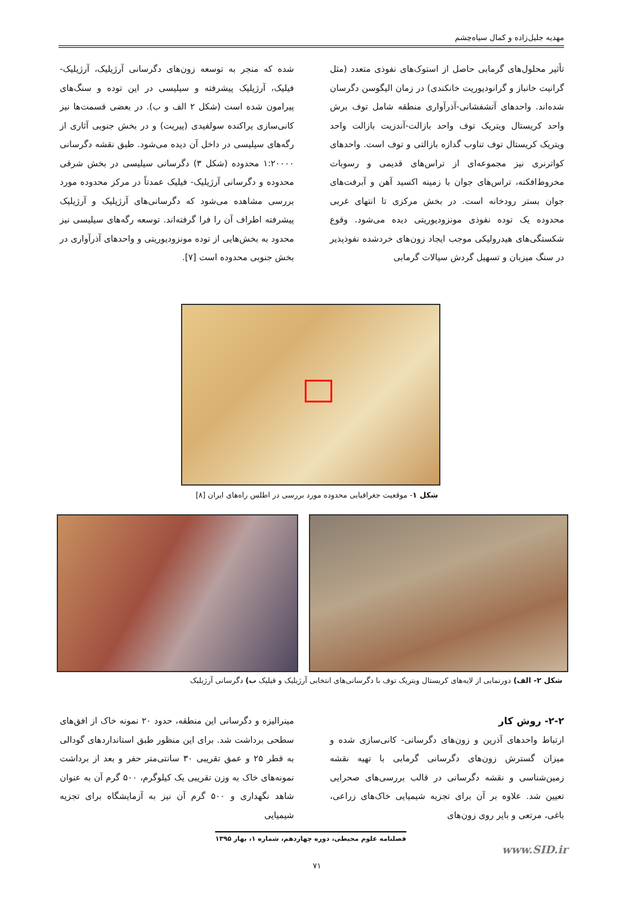مهدیه جلیل‌زاده و کمال سیاه‌چشم
تأثیر محلول‌های گرمابی حاصل از استوک‌های نفوذی متعدد (مثل گرانیت خانباز و گرانودیوریت خانکندی) در زمان الیگوسن دگرسان شده‌اند. واحدهای آتشفشانی-آذرآواری منطقه شامل توف برش واحد کریستال ویتریک توف واحد بازالت-آندزیت بازالت واحد ویتریک کریستال توف تناوب گدازه بازالتی و توف است. واحدهای کواترنری نیز مجموعه‌ای از تراس‌های قدیمی و رسوبات مخروط‌افکنه، تراس‌های جوان با زمینه اکسید آهن و آبرفت‌های جوان بستر رودخانه است. در بخش مرکزی تا انتهای غربی محدوده یک توده نفوذی مونزودیوریتی دیده می‌شود. وقوع شکستگی‌های هیدرولیکی موجب ایجاد زون‌های خردشده نفوذپذیر در سنگ میزبان و تسهیل گردش سیالات گرمابی
شده که منجر به توسعه زون‌های دگرسانی آرژیلیک، آرژیلیک-فیلیک، آرژیلیک پیشرفته و سیلیسی در این توده و سنگ‌های پیرامون شده است (شکل ۲ الف و ب). در بعضی قسمت‌ها نیز کانی‌سازی پراکنده سولفیدی (پیریت) و در بخش جنوبی آثاری از رگه‌های سیلیسی در داخل آن دیده می‌شود. طبق نقشه دگرسانی ۱:۲۰۰۰۰ محدوده (شکل ۳) دگرسانی سیلیسی در بخش شرقی محدوده و دگرسانی آرژیلیک- فیلیک عمدتاً در مرکز محدوده مورد بررسی مشاهده می‌شود که دگرسانی‌های آرژیلیک و آرژیلیک پیشرفته اطراف آن را فرا گرفته‌اند. توسعه رگه‌های سیلیسی نیز محدود به بخش‌هایی از توده مونزودیوریتی و واحدهای آذرآواری در بخش جنوبی محدوده است [۷].
شکل ۱- موقعیت جغرافیایی محدوده مورد بررسی در اطلس راه‌های ایران [۸]
شکل ۲- الف) دورنمایی از لایه‌های کریستال ویتریک توف با دگرسانی‌های انتخابی آرژیلیک و فیلیک ب) دگرسانی آرژیلیک
۲-۲- روش کار
ارتباط واحدهای آذرین و زون‌های دگرسانی- کانی‌سازی شده و میزان گسترش زون‌های دگرسانی گرمابی با تهیه نقشه زمین‌شناسی و نقشه دگرسانی در قالب بررسی‌های صحرایی تعیین شد. علاوه بر آن برای تجزیه شیمیایی خاک‌های زراعی، باغی، مرتعی و بایر روی زون‌های
مینرالیزه و دگرسانی این منطقه، حدود ۲۰ نمونه خاک از افق‌های سطحی برداشت شد. برای این منظور طبق استانداردهای گودالی به قطر ۲۵ و عمق تقریبی ۳۰ سانتی‌متر حفر و بعد از برداشت نمونه‌های خاک به وزن تقریبی یک کیلوگرم، ۵۰۰ گرم آن به عنوان شاهد نگهداری و ۵۰۰ گرم آن نیز به آزمایشگاه برای تجزیه شیمیایی
فصلنامه علوم محیطی، دوره چهاردهم، شماره ۱، بهار ۱۳۹۵
www.SID.ir
۷۱